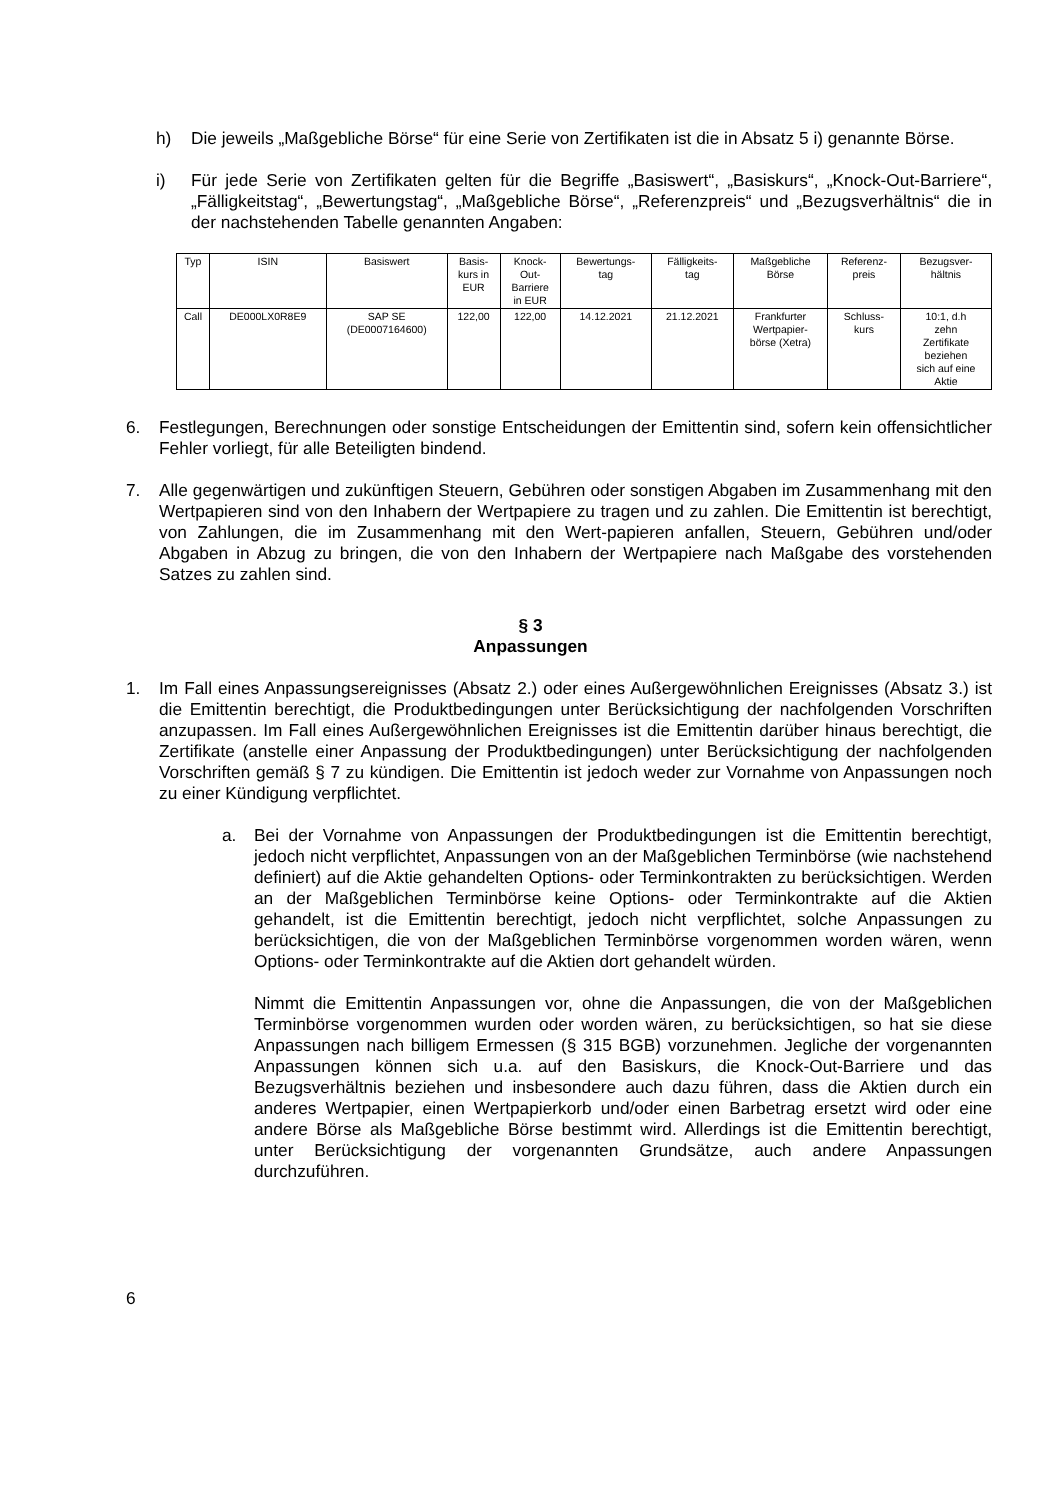h) Die jeweils „Maßgebliche Börse“ für eine Serie von Zertifikaten ist die in Absatz 5 i) genannte Börse.
i) Für jede Serie von Zertifikaten gelten für die Begriffe „Basiswert“, „Basiskurs“, „Knock-Out-Barriere“, „Fälligkeitstag“, „Bewertungstag“, „Maßgebliche Börse“, „Referenzpreis“ und „Bezugsverhältnis“ die in der nachstehenden Tabelle genannten Angaben:
| Typ | ISIN | Basiswert | Basis- kurs in EUR | Knock- Out- Barriere in EUR | Bewertungs- tag | Fälligkeits- tag | Maßgebliche Börse | Referenz- preis | Bezugsver- hältnis |
| --- | --- | --- | --- | --- | --- | --- | --- | --- | --- |
| Call | DE000LX0R8E9 | SAP SE (DE0007164600) | 122,00 | 122,00 | 14.12.2021 | 21.12.2021 | Frankfurter Wertpapier- börse (Xetra) | Schluss- kurs | 10:1, d.h zehn Zertifikate beziehen sich auf eine Aktie |
6. Festlegungen, Berechnungen oder sonstige Entscheidungen der Emittentin sind, sofern kein offensichtlicher Fehler vorliegt, für alle Beteiligten bindend.
7. Alle gegenwärtigen und zukünftigen Steuern, Gebühren oder sonstigen Abgaben im Zusammenhang mit den Wertpapieren sind von den Inhabern der Wertpapiere zu tragen und zu zahlen. Die Emittentin ist berechtigt, von Zahlungen, die im Zusammenhang mit den Wert-papieren anfallen, Steuern, Gebühren und/oder Abgaben in Abzug zu bringen, die von den Inhabern der Wertpapiere nach Maßgabe des vorstehenden Satzes zu zahlen sind.
§ 3
Anpassungen
1. Im Fall eines Anpassungsereignisses (Absatz 2.) oder eines Außergewöhnlichen Ereignisses (Absatz 3.) ist die Emittentin berechtigt, die Produktbedingungen unter Berücksichtigung der nachfolgenden Vorschriften anzupassen. Im Fall eines Außergewöhnlichen Ereignisses ist die Emittentin darüber hinaus berechtigt, die Zertifikate (anstelle einer Anpassung der Produktbedingungen) unter Berücksichtigung der nachfolgenden Vorschriften gemäß § 7 zu kündigen. Die Emittentin ist jedoch weder zur Vornahme von Anpassungen noch zu einer Kündigung verpflichtet.
a. Bei der Vornahme von Anpassungen der Produktbedingungen ist die Emittentin berechtigt, jedoch nicht verpflichtet, Anpassungen von an der Maßgeblichen Terminbörse (wie nachstehend definiert) auf die Aktie gehandelten Options- oder Terminkontrakten zu berücksichtigen. Werden an der Maßgeblichen Terminbörse keine Options- oder Terminkontrakte auf die Aktien gehandelt, ist die Emittentin berechtigt, jedoch nicht verpflichtet, solche Anpassungen zu berücksichtigen, die von der Maßgeblichen Terminbörse vorgenommen worden wären, wenn Options- oder Terminkontrakte auf die Aktien dort gehandelt würden.
Nimmt die Emittentin Anpassungen vor, ohne die Anpassungen, die von der Maßgeblichen Terminbörse vorgenommen wurden oder worden wären, zu berücksichtigen, so hat sie diese Anpassungen nach billigem Ermessen (§ 315 BGB) vorzunehmen. Jegliche der vorgenannten Anpassungen können sich u.a. auf den Basiskurs, die Knock-Out-Barriere und das Bezugsverhältnis beziehen und insbesondere auch dazu führen, dass die Aktien durch ein anderes Wertpapier, einen Wertpapierkorb und/oder einen Barbetrag ersetzt wird oder eine andere Börse als Maßgebliche Börse bestimmt wird. Allerdings ist die Emittentin berechtigt, unter Berücksichtigung der vorgenannten Grundsätze, auch andere Anpassungen durchzuführen.
6